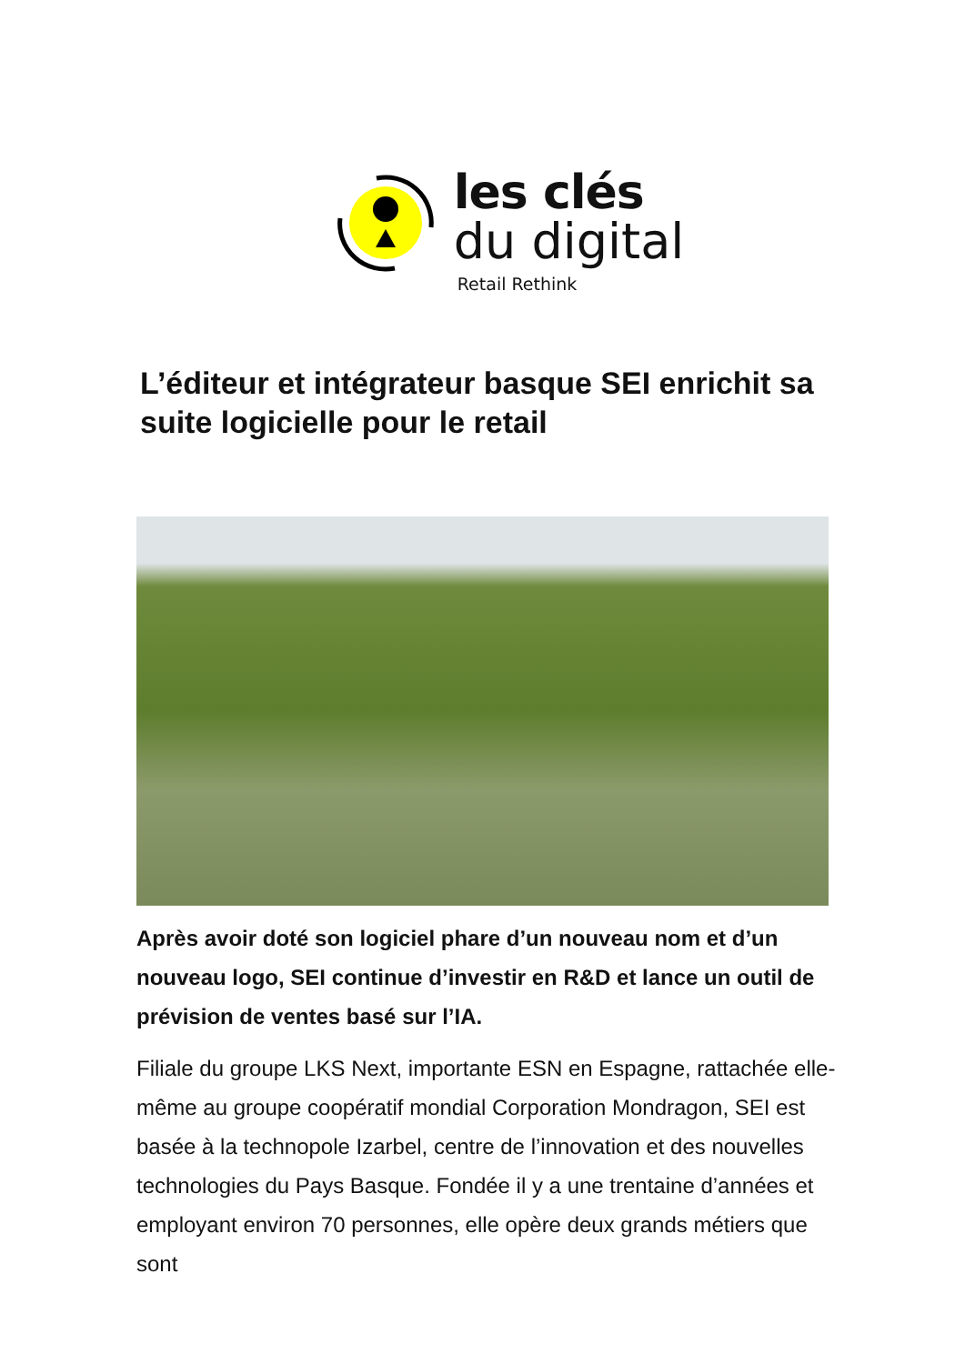les clés
du digital
Retail Rethink
L’éditeur et intégrateur basque SEI enrichit sa suite logicielle pour le retail
Après avoir doté son logiciel phare d’un nouveau nom et d’un nouveau logo, SEI continue d’investir en R&D et lance un outil de prévision de ventes basé sur l’IA.
Filiale du groupe LKS Next, importante ESN en Espagne, rattachée elle-même au groupe coopératif mondial Corporation Mondragon, SEI est basée à la technopole Izarbel, centre de l’innovation et des nouvelles technologies du Pays Basque. Fondée il y a une trentaine d’années et employant environ 70 personnes, elle opère deux grands métiers que sont